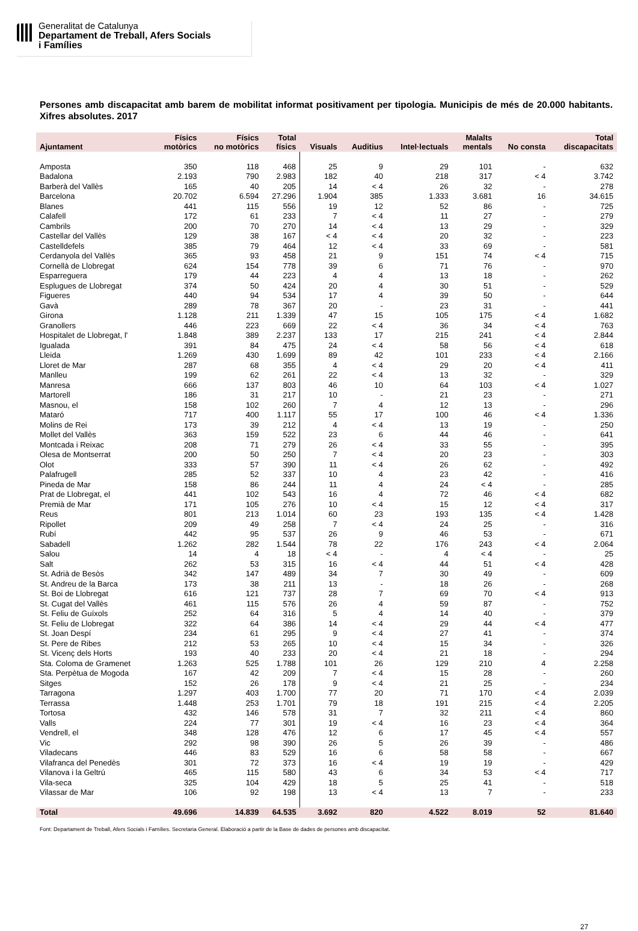Generalitat de Catalunya
Departament de Treball, Afers Socials
i Famílies
Persones amb discapacitat amb barem de mobilitat informat positivament per tipologia. Municipis de més de 20.000 habitants. Xifres absolutes. 2017
| Ajuntament | Físics motòrics | Físics no motòrics | Total físics | Visuals | Auditius | Intel·lectuals | Malalts mentals | No consta | Total discapacitats |
| --- | --- | --- | --- | --- | --- | --- | --- | --- | --- |
| Amposta | 350 | 118 | 468 | 25 | 9 | 29 | 101 | - | 632 |
| Badalona | 2.193 | 790 | 2.983 | 182 | 40 | 218 | 317 | < 4 | 3.742 |
| Barberà del Vallès | 165 | 40 | 205 | 14 | < 4 | 26 | 32 | - | 278 |
| Barcelona | 20.702 | 6.594 | 27.296 | 1.904 | 385 | 1.333 | 3.681 | 16 | 34.615 |
| Blanes | 441 | 115 | 556 | 19 | 12 | 52 | 86 | - | 725 |
| Calafell | 172 | 61 | 233 | 7 | < 4 | 11 | 27 | - | 279 |
| Cambrils | 200 | 70 | 270 | 14 | < 4 | 13 | 29 | - | 329 |
| Castellar del Vallès | 129 | 38 | 167 | < 4 | < 4 | 20 | 32 | - | 223 |
| Castelldefels | 385 | 79 | 464 | 12 | < 4 | 33 | 69 | - | 581 |
| Cerdanyola del Vallès | 365 | 93 | 458 | 21 | 9 | 151 | 74 | < 4 | 715 |
| Cornellà de Llobregat | 624 | 154 | 778 | 39 | 6 | 71 | 76 | - | 970 |
| Esparreguera | 179 | 44 | 223 | 4 | 4 | 13 | 18 | - | 262 |
| Esplugues de Llobregat | 374 | 50 | 424 | 20 | 4 | 30 | 51 | - | 529 |
| Figueres | 440 | 94 | 534 | 17 | 4 | 39 | 50 | - | 644 |
| Gavà | 289 | 78 | 367 | 20 | - | 23 | 31 | - | 441 |
| Girona | 1.128 | 211 | 1.339 | 47 | 15 | 105 | 175 | < 4 | 1.682 |
| Granollers | 446 | 223 | 669 | 22 | < 4 | 36 | 34 | < 4 | 763 |
| Hospitalet de Llobregat, l' | 1.848 | 389 | 2.237 | 133 | 17 | 215 | 241 | < 4 | 2.844 |
| Igualada | 391 | 84 | 475 | 24 | < 4 | 58 | 56 | < 4 | 618 |
| Lleida | 1.269 | 430 | 1.699 | 89 | 42 | 101 | 233 | < 4 | 2.166 |
| Lloret de Mar | 287 | 68 | 355 | 4 | < 4 | 29 | 20 | < 4 | 411 |
| Manlleu | 199 | 62 | 261 | 22 | < 4 | 13 | 32 | - | 329 |
| Manresa | 666 | 137 | 803 | 46 | 10 | 64 | 103 | < 4 | 1.027 |
| Martorell | 186 | 31 | 217 | 10 | - | 21 | 23 | - | 271 |
| Masnou, el | 158 | 102 | 260 | 7 | 4 | 12 | 13 | - | 296 |
| Mataró | 717 | 400 | 1.117 | 55 | 17 | 100 | 46 | < 4 | 1.336 |
| Molins de Rei | 173 | 39 | 212 | 4 | < 4 | 13 | 19 | - | 250 |
| Mollet del Vallès | 363 | 159 | 522 | 23 | 6 | 44 | 46 | - | 641 |
| Montcada i Reixac | 208 | 71 | 279 | 26 | < 4 | 33 | 55 | - | 395 |
| Olesa de Montserrat | 200 | 50 | 250 | 7 | < 4 | 20 | 23 | - | 303 |
| Olot | 333 | 57 | 390 | 11 | < 4 | 26 | 62 | - | 492 |
| Palafrugell | 285 | 52 | 337 | 10 | 4 | 23 | 42 | - | 416 |
| Pineda de Mar | 158 | 86 | 244 | 11 | 4 | 24 | < 4 | - | 285 |
| Prat de Llobregat, el | 441 | 102 | 543 | 16 | 4 | 72 | 46 | < 4 | 682 |
| Premià de Mar | 171 | 105 | 276 | 10 | < 4 | 15 | 12 | < 4 | 317 |
| Reus | 801 | 213 | 1.014 | 60 | 23 | 193 | 135 | < 4 | 1.428 |
| Ripollet | 209 | 49 | 258 | 7 | < 4 | 24 | 25 | - | 316 |
| Rubí | 442 | 95 | 537 | 26 | 9 | 46 | 53 | - | 671 |
| Sabadell | 1.262 | 282 | 1.544 | 78 | 22 | 176 | 243 | < 4 | 2.064 |
| Salou | 14 | 4 | 18 | < 4 | - | 4 | < 4 | - | 25 |
| Salt | 262 | 53 | 315 | 16 | < 4 | 44 | 51 | < 4 | 428 |
| St. Adrià de Besòs | 342 | 147 | 489 | 34 | 7 | 30 | 49 | - | 609 |
| St. Andreu de la Barca | 173 | 38 | 211 | 13 | - | 18 | 26 | - | 268 |
| St. Boi de Llobregat | 616 | 121 | 737 | 28 | 7 | 69 | 70 | < 4 | 913 |
| St. Cugat del Vallès | 461 | 115 | 576 | 26 | 4 | 59 | 87 | - | 752 |
| St. Feliu de Guíxols | 252 | 64 | 316 | 5 | 4 | 14 | 40 | - | 379 |
| St. Feliu de Llobregat | 322 | 64 | 386 | 14 | < 4 | 29 | 44 | < 4 | 477 |
| St. Joan Despí | 234 | 61 | 295 | 9 | < 4 | 27 | 41 | - | 374 |
| St. Pere de Ribes | 212 | 53 | 265 | 10 | < 4 | 15 | 34 | - | 326 |
| St. Vicenç dels Horts | 193 | 40 | 233 | 20 | < 4 | 21 | 18 | - | 294 |
| Sta. Coloma de Gramenet | 1.263 | 525 | 1.788 | 101 | 26 | 129 | 210 | 4 | 2.258 |
| Sta. Perpètua de Mogoda | 167 | 42 | 209 | 7 | < 4 | 15 | 28 | - | 260 |
| Sitges | 152 | 26 | 178 | 9 | < 4 | 21 | 25 | - | 234 |
| Tarragona | 1.297 | 403 | 1.700 | 77 | 20 | 71 | 170 | < 4 | 2.039 |
| Terrassa | 1.448 | 253 | 1.701 | 79 | 18 | 191 | 215 | < 4 | 2.205 |
| Tortosa | 432 | 146 | 578 | 31 | 7 | 32 | 211 | < 4 | 860 |
| Valls | 224 | 77 | 301 | 19 | < 4 | 16 | 23 | < 4 | 364 |
| Vendrell, el | 348 | 128 | 476 | 12 | 6 | 17 | 45 | < 4 | 557 |
| Vic | 292 | 98 | 390 | 26 | 5 | 26 | 39 | - | 486 |
| Viladecans | 446 | 83 | 529 | 16 | 6 | 58 | 58 | - | 667 |
| Vilafranca del Penedès | 301 | 72 | 373 | 16 | < 4 | 19 | 19 | - | 429 |
| Vilanova i la Geltrú | 465 | 115 | 580 | 43 | 6 | 34 | 53 | < 4 | 717 |
| Vila-seca | 325 | 104 | 429 | 18 | 5 | 25 | 41 | - | 518 |
| Vilassar de Mar | 106 | 92 | 198 | 13 | < 4 | 13 | 7 | - | 233 |
| Total | 49.696 | 14.839 | 64.535 | 3.692 | 820 | 4.522 | 8.019 | 52 | 81.640 |
Font: Departament de Treball, Afers Socials i Famílies. Secretaria General. Elaboració a partir de la Base de dades de persones amb discapacitat.
27